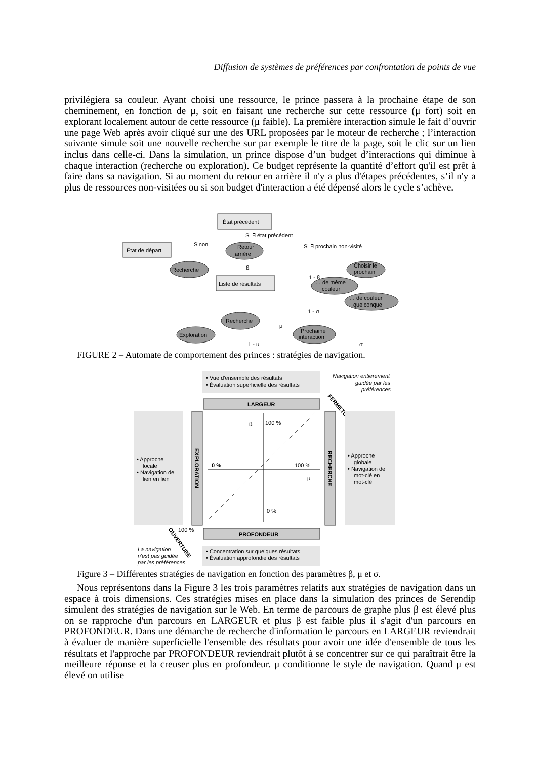Diffusion de systèmes de préférences par confrontation de points de vue
privilégiera sa couleur. Ayant choisi une ressource, le prince passera à la prochaine étape de son cheminement, en fonction de μ, soit en faisant une recherche sur cette ressource (μ fort) soit en explorant localement autour de cette ressource (μ faible). La première interaction simule le fait d’ouvrir une page Web après avoir cliqué sur une des URL proposées par le moteur de recherche ; l’interaction suivante simule soit une nouvelle recherche sur par exemple le titre de la page, soit le clic sur un lien inclus dans celle-ci. Dans la simulation, un prince dispose d’un budget d’interactions qui diminue à chaque interaction (recherche ou exploration). Ce budget représente la quantité d’effort qu'il est prêt à faire dans sa navigation. Si au moment du retour en arrière il n'y a plus d'étapes précédentes, s’il n'y a plus de ressources non-visitées ou si son budget d'interaction a été dépensé alors le cycle s’achève.
État précédent
État de départ
Retour
arrière
Recherche
Liste de résultats
Choisir le
prochain
… de même
couleur
… de couleur
quelconque
Recherche
Exploration
Prochaine
interaction
Si ∃ état précédent
Sinon
Si ∃ prochain non-visité
ß
1 - ß
1 - σ
μ
1 - μ
σ
FIGURE 2 – Automate de comportement des princes : stratégies de navigation.
• Vue d'ensemble des résultats
• Évaluation superficielle des résultats
Navigation entièrement
guidée par les
préférences
FERMETURE
LARGEUR
EXPLORATION
RECHERCHE
• Approche
locale
• Navigation de
lien en lien
• Approche
globale
• Navigation de
mot-clé en
mot-clé
ß
100 %
0 %
100 %
μ
0 %
PROFONDEUR
100 %
OUVERTURE
La navigation
n'est pas guidée
par les préférences
• Concentration sur quelques résultats
• Évaluation approfondie des résultats
Figure 3 – Différentes stratégies de navigation en fonction des paramètres β, μ et σ.
Nous représentons dans la Figure 3 les trois paramètres relatifs aux stratégies de navigation dans un espace à trois dimensions. Ces stratégies mises en place dans la simulation des princes de Serendip simulent des stratégies de navigation sur le Web. En terme de parcours de graphe plus β est élevé plus on se rapproche d'un parcours en LARGEUR et plus β est faible plus il s'agit d'un parcours en PROFONDEUR. Dans une démarche de recherche d'information le parcours en LARGEUR reviendrait à évaluer de manière superficielle l'ensemble des résultats pour avoir une idée d'ensemble de tous les résultats et l'approche par PROFONDEUR reviendrait plutôt à se concentrer sur ce qui paraîtrait être la meilleure réponse et la creuser plus en profondeur. μ conditionne le style de navigation. Quand μ est élevé on utilise